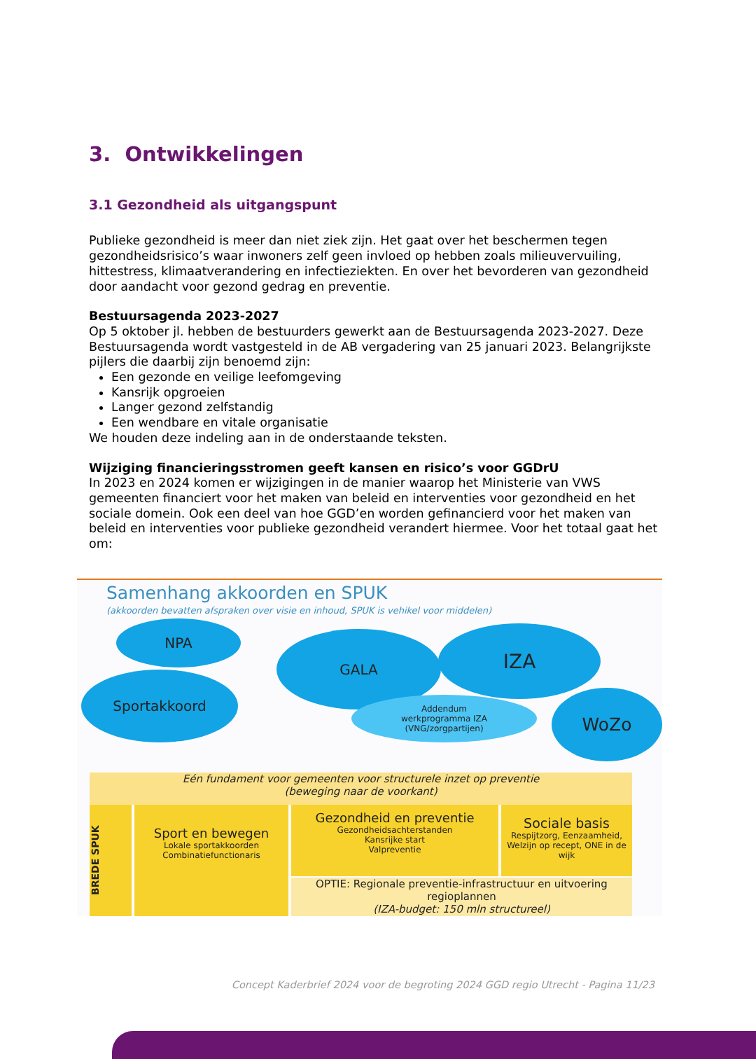3. Ontwikkelingen
3.1 Gezondheid als uitgangspunt
Publieke gezondheid is meer dan niet ziek zijn. Het gaat over het beschermen tegen gezondheidsrisico’s waar inwoners zelf geen invloed op hebben zoals milieuvervuiling, hittestress, klimaatverandering en infectieziekten. En over het bevorderen van gezondheid door aandacht voor gezond gedrag en preventie.
Bestuursagenda 2023-2027
Op 5 oktober jl. hebben de bestuurders gewerkt aan de Bestuursagenda 2023-2027. Deze Bestuursagenda wordt vastgesteld in de AB vergadering van 25 januari 2023. Belangrijkste pijlers die daarbij zijn benoemd zijn:
Een gezonde en veilige leefomgeving
Kansrijk opgroeien
Langer gezond zelfstandig
Een wendbare en vitale organisatie
We houden deze indeling aan in de onderstaande teksten.
Wijziging financieringsstromen geeft kansen en risico’s voor GGDrU
In 2023 en 2024 komen er wijzigingen in de manier waarop het Ministerie van VWS gemeenten financiert voor het maken van beleid en interventies voor gezondheid en het sociale domein. Ook een deel van hoe GGD’en worden gefinancierd voor het maken van beleid en interventies voor publieke gezondheid verandert hiermee. Voor het totaal gaat het om:
Samenhang akkoorden en SPUK
(akkoorden bevatten afspraken over visie en inhoud, SPUK is vehikel voor middelen)
NPA
GALA IZA
Sportakkoord
Addendum
werkprogramma IZA
(VNG/zorgpartijen)
WoZo
Eén fundament voor gemeenten voor structurele inzet op preventie
(beweging naar de voorkant)
BREDE SPUK
Sport en bewegen
Lokale sportakkoorden
Combinatiefunctionaris
Gezondheid en preventie
Gezondheidsachterstanden
Kansrijke start
Valpreventie
Sociale basis
Respijtzorg, Eenzaamheid, Welzijn op recept, ONE in de wijk
OPTIE: Regionale preventie-infrastructuur en uitvoering regioplannen
(IZA-budget: 150 mln structureel)
Concept Kaderbrief 2024 voor de begroting 2024 GGD regio Utrecht - Pagina 11/23